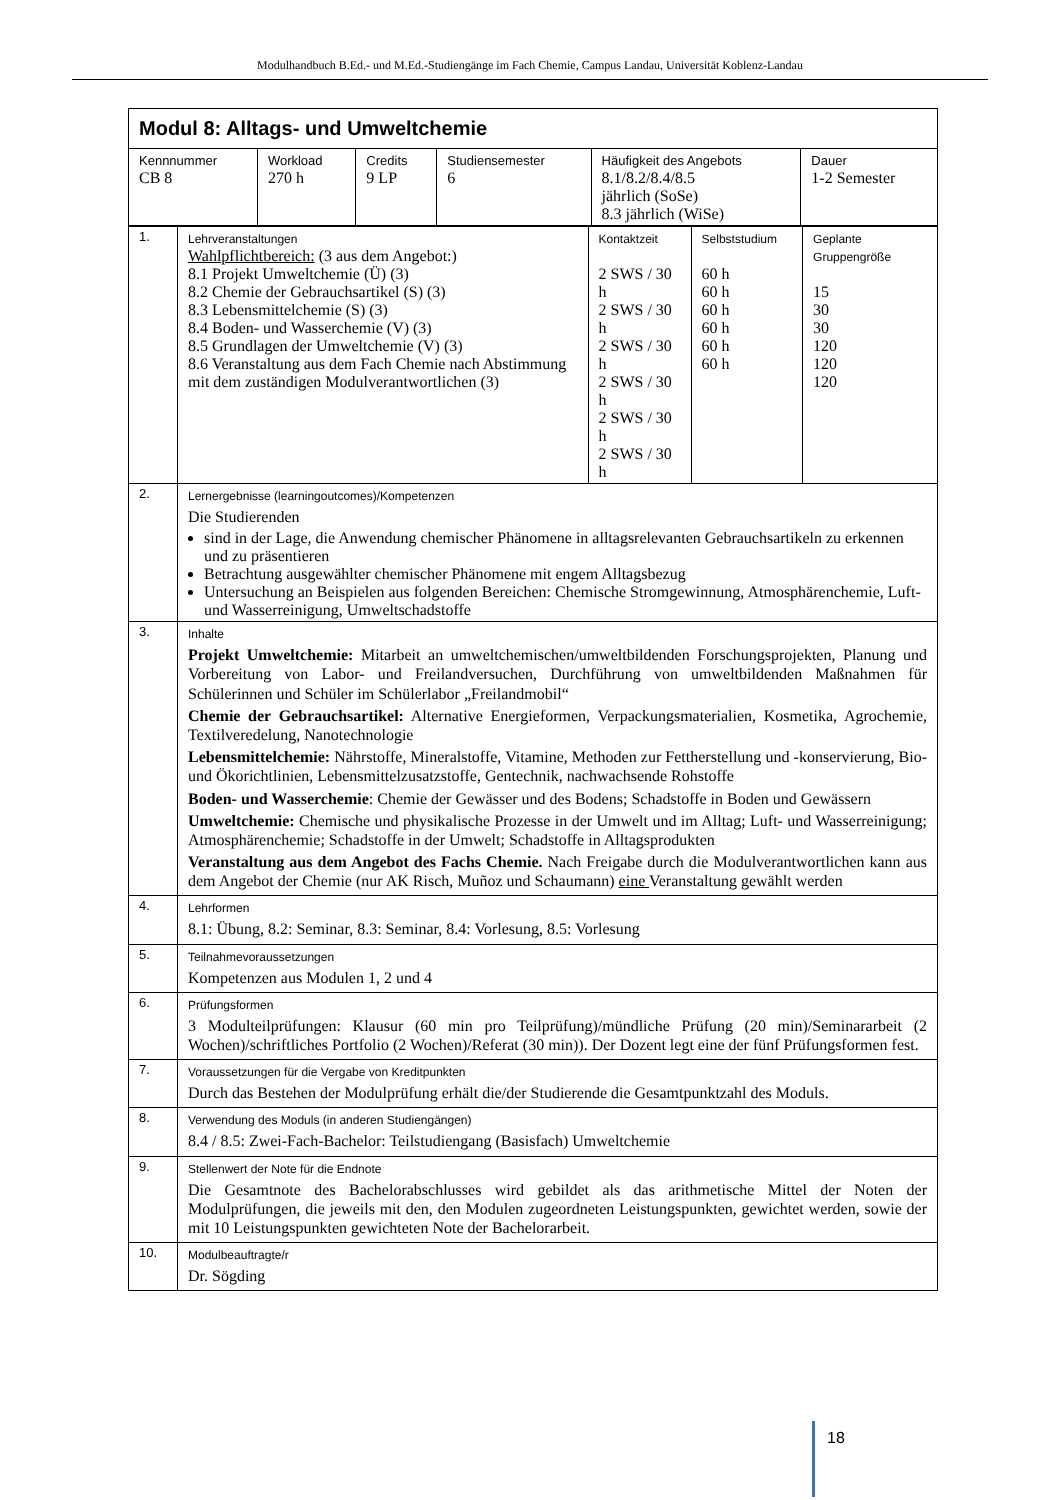Modulhandbuch B.Ed.- und M.Ed.-Studiengänge im Fach Chemie, Campus Landau, Universität Koblenz-Landau
| Modul 8: Alltags- und Umweltchemie | | | | | |
| Kennnummer CB 8 | Workload 270 h | Credits 9 LP | Studiensemester 6 | Häufigkeit des Angebots 8.1/8.2/8.4/8.5 jährlich (SoSe) 8.3 jährlich (WiSe) | Dauer 1-2 Semester |
| 1. | Lehrveranstaltungen Wahlpflichtbereich: (3 aus dem Angebot:) 8.1 Projekt Umweltchemie (Ü) (3) 8.2 Chemie der Gebrauchsartikel (S) (3) 8.3 Lebensmittelchemie (S) (3) 8.4 Boden- und Wasserchemie (V) (3) 8.5 Grundlagen der Umweltchemie (V) (3) 8.6 Veranstaltung aus dem Fach Chemie nach Abstimmung mit dem zuständigen Modulverantwortlichen (3) | Kontaktzeit 2 SWS / 30 h 2 SWS / 30 h 2 SWS / 30 h 2 SWS / 30 h 2 SWS / 30 h 2 SWS / 30 h | Selbststudium 60 h 60 h 60 h 60 h 60 h 60 h | Geplante Gruppengröße 15 30 30 120 120 120 |
| 2. | Lernergebnisse (learningoutcomes)/Kompetenzen Die Studierenden sind in der Lage, die Anwendung chemischer Phänomene in alltagsrelevanten Gebrauchsartikeln zu erkennen und zu präsentieren Betrachtung ausgewählter chemischer Phänomene mit engem Alltagsbezug Untersuchung an Beispielen aus folgenden Bereichen: Chemische Stromgewinnung, Atmosphärenchemie, Luft- und Wasserreinigung, Umweltschadstoffe | | | |
| 3. | Inhalte Projekt Umweltchemie: Mitarbeit an umweltchemischen/umweltbildenden Forschungsprojekten, Planung und Vorbereitung von Labor- und Freilandversuchen, Durchführung von umweltbildenden Maßnahmen für Schülerinnen und Schüler im Schülerlabor „Freilandmobil“ Chemie der Gebrauchsartikel: Alternative Energieformen, Verpackungsmaterialien, Kosmetika, Agrochemie, Textilveredelung, Nanotechnologie Lebensmittelchemie: Nährstoffe, Mineralstoffe, Vitamine, Methoden zur Fettherstellung und -konservierung, Bio- und Ökorichtlinien, Lebensmittelzusatzstoffe, Gentechnik, nachwachsende Rohstoffe Boden- und Wasserchemie : Chemie der Gewässer und des Bodens; Schadstoffe in Boden und Gewässern Umweltchemie: Chemische und physikalische Prozesse in der Umwelt und im Alltag; Luft- und Wasserreinigung; Atmosphärenchemie; Schadstoffe in der Umwelt; Schadstoffe in Alltagsprodukten Veranstaltung aus dem Angebot des Fachs Chemie. Nach Freigabe durch die Modulverantwortlichen kann aus dem Angebot der Chemie (nur AK Risch, Muñoz und Schaumann) eine Veranstaltung gewählt werden | | | |
| 4. | Lehrformen 8.1: Übung, 8.2: Seminar, 8.3: Seminar, 8.4: Vorlesung, 8.5: Vorlesung | | | |
| 5. | Teilnahmevoraussetzungen Kompetenzen aus Modulen 1, 2 und 4 | | | |
| 6. | Prüfungsformen 3 Modulteilprüfungen: Klausur (60 min pro Teilprüfung)/mündliche Prüfung (20 min)/Seminararbeit (2 Wochen)/schriftliches Portfolio (2 Wochen)/Referat (30 min)). Der Dozent legt eine der fünf Prüfungsformen fest. | | | |
| 7. | Voraussetzungen für die Vergabe von Kreditpunkten Durch das Bestehen der Modulprüfung erhält die/der Studierende die Gesamtpunktzahl des Moduls. | | | |
| 8. | Verwendung des Moduls (in anderen Studiengängen) 8.4 / 8.5: Zwei-Fach-Bachelor: Teilstudiengang (Basisfach) Umweltchemie | | | |
| 9. | Stellenwert der Note für die Endnote Die Gesamtnote des Bachelorabschlusses wird gebildet als das arithmetische Mittel der Noten der Modulprüfungen, die jeweils mit den, den Modulen zugeordneten Leistungspunkten, gewichtet werden, sowie der mit 10 Leistungspunkten gewichteten Note der Bachelorarbeit. | | | |
| 10. | Modulbeauftragte/r Dr. Sögding | | | |
18